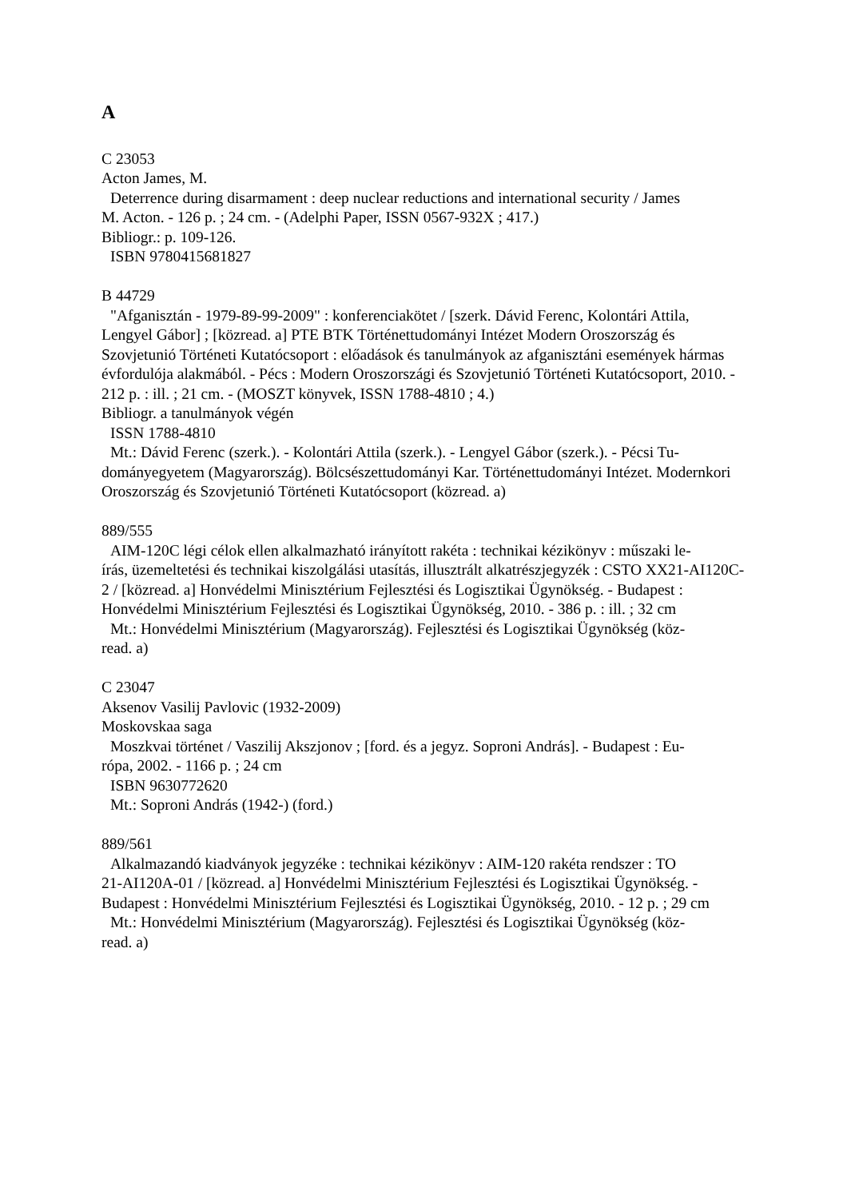A
C 23053
Acton James, M.
Deterrence during disarmament : deep nuclear reductions and international security / James
M. Acton. - 126 p. ; 24 cm. - (Adelphi Paper, ISSN 0567-932X ; 417.)
Bibliogr.: p. 109-126.
ISBN 9780415681827
B 44729
"Afganisztán - 1979-89-99-2009" : konferenciakötet / [szerk. Dávid Ferenc, Kolontári Attila,
Lengyel Gábor] ; [közread. a] PTE BTK Történettudományi Intézet Modern Oroszország és Szovjetunió Történeti Kutatócsoport : előadások és tanulmányok az afganisztáni események hármas évfordulója alakmából. - Pécs : Modern Oroszországi és Szovjetunió Történeti Kutatócsoport, 2010. - 212 p. : ill. ; 21 cm. - (MOSZT könyvek, ISSN 1788-4810 ; 4.)
Bibliogr. a tanulmányok végén
ISSN 1788-4810
Mt.: Dávid Ferenc (szerk.). - Kolontári Attila (szerk.). - Lengyel Gábor (szerk.). - Pécsi Tu-
dományegyetem (Magyarország). Bölcsészettudományi Kar. Történettudományi Intézet. Modernkori Oroszország és Szovjetunió Történeti Kutatócsoport (közread. a)
889/555
AIM-120C légi célok ellen alkalmazható irányított rakéta : technikai kézikönyv : műszaki le-
írás, üzemeltetési és technikai kiszolgálási utasítás, illusztrált alkatrészjegyzék : CSTO XX21-AI120C-2 / [közread. a] Honvédelmi Minisztérium Fejlesztési és Logisztikai Ügynökség. - Budapest : Honvédelmi Minisztérium Fejlesztési és Logisztikai Ügynökség, 2010. - 386 p. : ill. ; 32 cm
Mt.: Honvédelmi Minisztérium (Magyarország). Fejlesztési és Logisztikai Ügynökség (köz-
read. a)
C 23047
Aksenov Vasilij Pavlovic (1932-2009)
Moskovskaa saga
Moszkvai történet / Vaszilij Akszjonov ; [ford. és a jegyz. Soproni András]. - Budapest : Eu-
rópa, 2002. - 1166 p. ; 24 cm
ISBN 9630772620
Mt.: Soproni András (1942-) (ford.)
889/561
Alkalmazandó kiadványok jegyzéke : technikai kézikönyv : AIM-120 rakéta rendszer : TO
21-AI120A-01 / [közread. a] Honvédelmi Minisztérium Fejlesztési és Logisztikai Ügynökség. - Budapest : Honvédelmi Minisztérium Fejlesztési és Logisztikai Ügynökség, 2010. - 12 p. ; 29 cm
Mt.: Honvédelmi Minisztérium (Magyarország). Fejlesztési és Logisztikai Ügynökség (köz-
read. a)